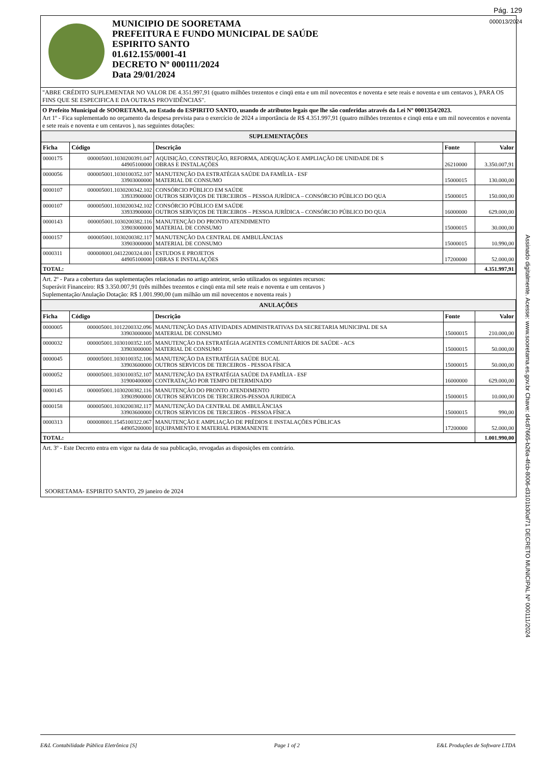Pág. 129
000013/2024
Assinado digitalmente. Acesse: www.sooretama.es.gov.br Chave: d4c87665-b26a-4fcb-8006-d3101b30af71 DECRETO MUNICIPAL Nº 000111/2024
MUNICIPIO DE SOORETAMA
PREFEITURA E FUNDO MUNICIPAL DE SAÚDE
ESPIRITO SANTO
01.612.155/0001-41
DECRETO Nº 000111/2024
Data 29/01/2024
"ABRE CRÉDITO SUPLEMENTAR NO VALOR DE 4.351.997,91 (quatro milhões trezentos e cinqü enta e um mil novecentos e noventa e sete reais e noventa e um centavos ), PARA OS FINS QUE SE ESPECIFICA E DA OUTRAS PROVIDÊNCIAS".
O Prefeito Municipal de SOORETAMA, no Estado do ESPIRITO SANTO, usando de atributos legais que lhe são conferidas através da Lei Nº 0001354/2023.
Art 1º - Fica suplementado no orçamento da despesa prevista para o exercício de 2024 a importância de R$ 4.351.997,91 (quatro milhões trezentos e cinqü enta e um mil novecentos e noventa e sete reais e noventa e um centavos ), nas seguintes dotações:
| SUPLEMENTAÇÕES | | | | |
| Ficha | Código | Descrição | Fonte | Valor |
| 0000175 | 000005001.1030200391.047 44905100000 | AQUISIÇÃO, CONSTRUÇÃO, REFORMA, ADEQUAÇÃO E AMPLIAÇÃO DE UNIDADE DE S OBRAS E INSTALAÇÕES | 26210000 | 3.350.007,91 |
| 0000056 | 000005001.1030100352.107 33903000000 | MANUTENÇÃO DA ESTRATÉGIA SAÚDE DA FAMÍLIA - ESF MATERIAL DE CONSUMO | 15000015 | 130.000,00 |
| 0000107 | 000005001.1030200342.102 33933900000 | CONSÓRCIO PÚBLICO EM SAÚDE OUTROS SERVIÇOS DE TERCEIROS – PESSOA JURÍDICA – CONSÓRCIO PÚBLICO DO QUA | 15000015 | 150.000,00 |
| 0000107 | 000005001.1030200342.102 33933900000 | CONSÓRCIO PÚBLICO EM SAÚDE OUTROS SERVIÇOS DE TERCEIROS – PESSOA JURÍDICA – CONSÓRCIO PÚBLICO DO QUA | 16000000 | 629.000,00 |
| 0000143 | 000005001.1030200382.116 33903000000 | MANUTENÇÃO DO PRONTO ATENDIMENTO MATERIAL DE CONSUMO | 15000015 | 30.000,00 |
| 0000157 | 000005001.1030200382.117 33903000000 | MANUTENÇÃO DA CENTRAL DE AMBULÂNCIAS MATERIAL DE CONSUMO | 15000015 | 10.990,00 |
| 0000311 | 000008001.0412200324.001 44905100000 | ESTUDOS E PROJETOS OBRAS E INSTALAÇÕES | 17200000 | 52.000,00 |
| TOTAL: | | | | 4.351.997,91 |
Art. 2º - Para a cobertura das suplementações relacionadas no artigo anteiror, serão utilizados os seguintes recursos:
Superávit Financeiro: R$ 3.350.007,91 (três milhões trezentos e cinqü enta mil sete reais e noventa e um centavos )
Suplementação/Anulação Dotação: R$ 1.001.990,00 (um milhão um mil novecentos e noventa reais )
| ANULAÇÕES | | | | |
| Ficha | Código | Descrição | Fonte | Valor |
| 0000005 | 000005001.1012200332.096 33903000000 | MANUTENÇÃO DAS ATIVIDADES ADMINISTRATIVAS DA SECRETARIA MUNICIPAL DE SA MATERIAL DE CONSUMO | 15000015 | 210.000,00 |
| 0000032 | 000005001.1030100352.105 33903000000 | MANUTENÇÃO DA ESTRATÉGIA AGENTES COMUNITÁRIOS DE SAÚDE - ACS MATERIAL DE CONSUMO | 15000015 | 50.000,00 |
| 0000045 | 000005001.1030100352.106 33903600000 | MANUTENÇÃO DA ESTRATÉGIA SAÚDE BUCAL OUTROS SERVICOS DE TERCEIROS - PESSOA FÍSICA | 15000015 | 50.000,00 |
| 0000052 | 000005001.1030100352.107 31900400000 | MANUTENÇÃO DA ESTRATÉGIA SAÚDE DA FAMÍLIA - ESF CONTRATAÇÃO POR TEMPO DETERMINADO | 16000000 | 629.000,00 |
| 0000145 | 000005001.1030200382.116 33903900000 | MANUTENÇÃO DO PRONTO ATENDIMENTO OUTROS SERVICOS DE TERCEIROS-PESSOA JURIDICA | 15000015 | 10.000,00 |
| 0000158 | 000005001.1030200382.117 33903600000 | MANUTENÇÃO DA CENTRAL DE AMBULÂNCIAS OUTROS SERVICOS DE TERCEIROS - PESSOA FÍSICA | 15000015 | 990,00 |
| 0000313 | 000008001.1545100322.067 44905200000 | MANUTENÇÃO E AMPLIAÇÃO DE PRÉDIOS E INSTALAÇÕES PÚBLICAS EQUIPAMENTO E MATERIAL PERMANENTE | 17200000 | 52.000,00 |
| TOTAL: | | | | 1.001.990,00 |
Art. 3º - Este Decreto entra em vigor na data de sua publicação, revogadas as disposições em contrário.
SOORETAMA- ESPIRITO SANTO, 29 janeiro de 2024
E&L Contabilidade Pública Eletrônica [S] Page 1 of 2 E&L Produções de Software LTDA